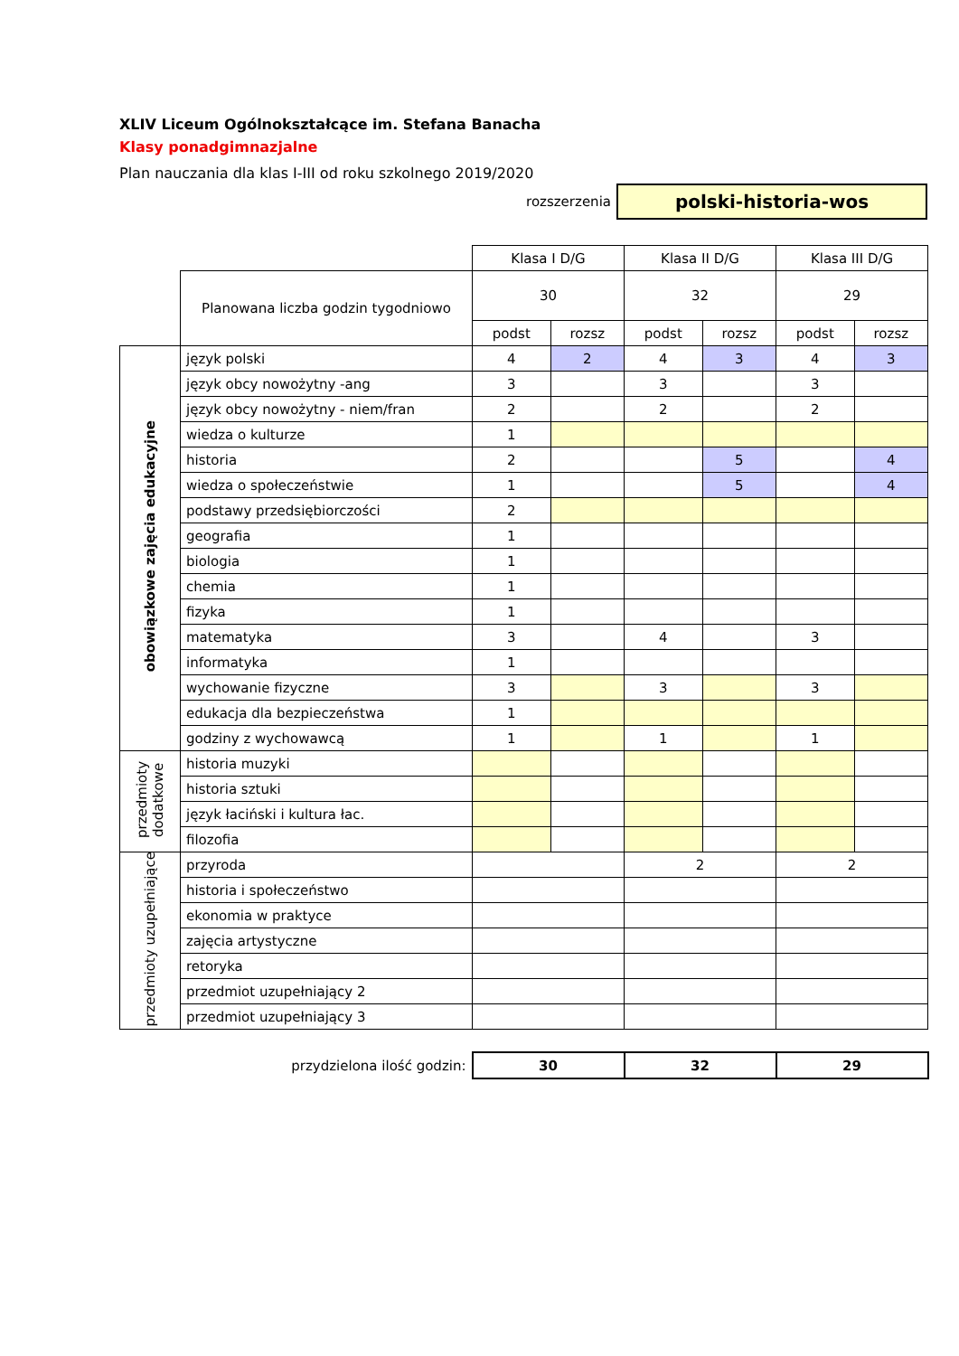XLIV Liceum Ogólnokształcące im. Stefana Banacha
Klasy ponadgimnazjalne
Plan nauczania dla klas I-III od roku szkolnego 2019/2020
rozszerzenia
polski-historia-wos
| | | Klasa I D/G | | Klasa II D/G | | Klasa III D/G | |
| | Planowana liczba godzin tygodniowo | 30 | | 32 | | 29 | |
| | | podst | rozsz | podst | rozsz | podst | rozsz |
| obowiązkowe zajęcia edukacyjne | język polski | 4 | 2 | 4 | 3 | 4 | 3 |
| | język obcy nowożytny -ang | 3 | | 3 | | 3 | |
| | język obcy nowożytny - niem/fran | 2 | | 2 | | 2 | |
| | wiedza o kulturze | 1 | | | | | |
| | historia | 2 | | | 5 | | 4 |
| | wiedza o społeczeństwie | 1 | | | 5 | | 4 |
| | podstawy przedsiębiorczości | 2 | | | | | |
| | geografia | 1 | | | | | |
| | biologia | 1 | | | | | |
| | chemia | 1 | | | | | |
| | fizyka | 1 | | | | | |
| | matematyka | 3 | | 4 | | 3 | |
| | informatyka | 1 | | | | | |
| | wychowanie fizyczne | 3 | | 3 | | 3 | |
| | edukacja dla bezpieczeństwa | 1 | | | | | |
| | godziny z wychowawcą | 1 | | 1 | | 1 | |
| przedmioty dodatkowe | historia muzyki | | | | | | |
| | historia sztuki | | | | | | |
| | język łaciński i kultura łac. | | | | | | |
| | filozofia | | | | | | |
| przedmioty uzupełniające | przyroda | | | 2 | | 2 | |
| | historia i społeczeństwo | | | | | | |
| | ekonomia w praktyce | | | | | | |
| | zajęcia artystyczne | | | | | | |
| | retoryka | | | | | | |
| | przedmiot uzupełniający 2 | | | | | | |
| | przedmiot uzupełniający 3 | | | | | | |
| przydzielona ilość godzin: | | 30 | | 32 | | 29 | |